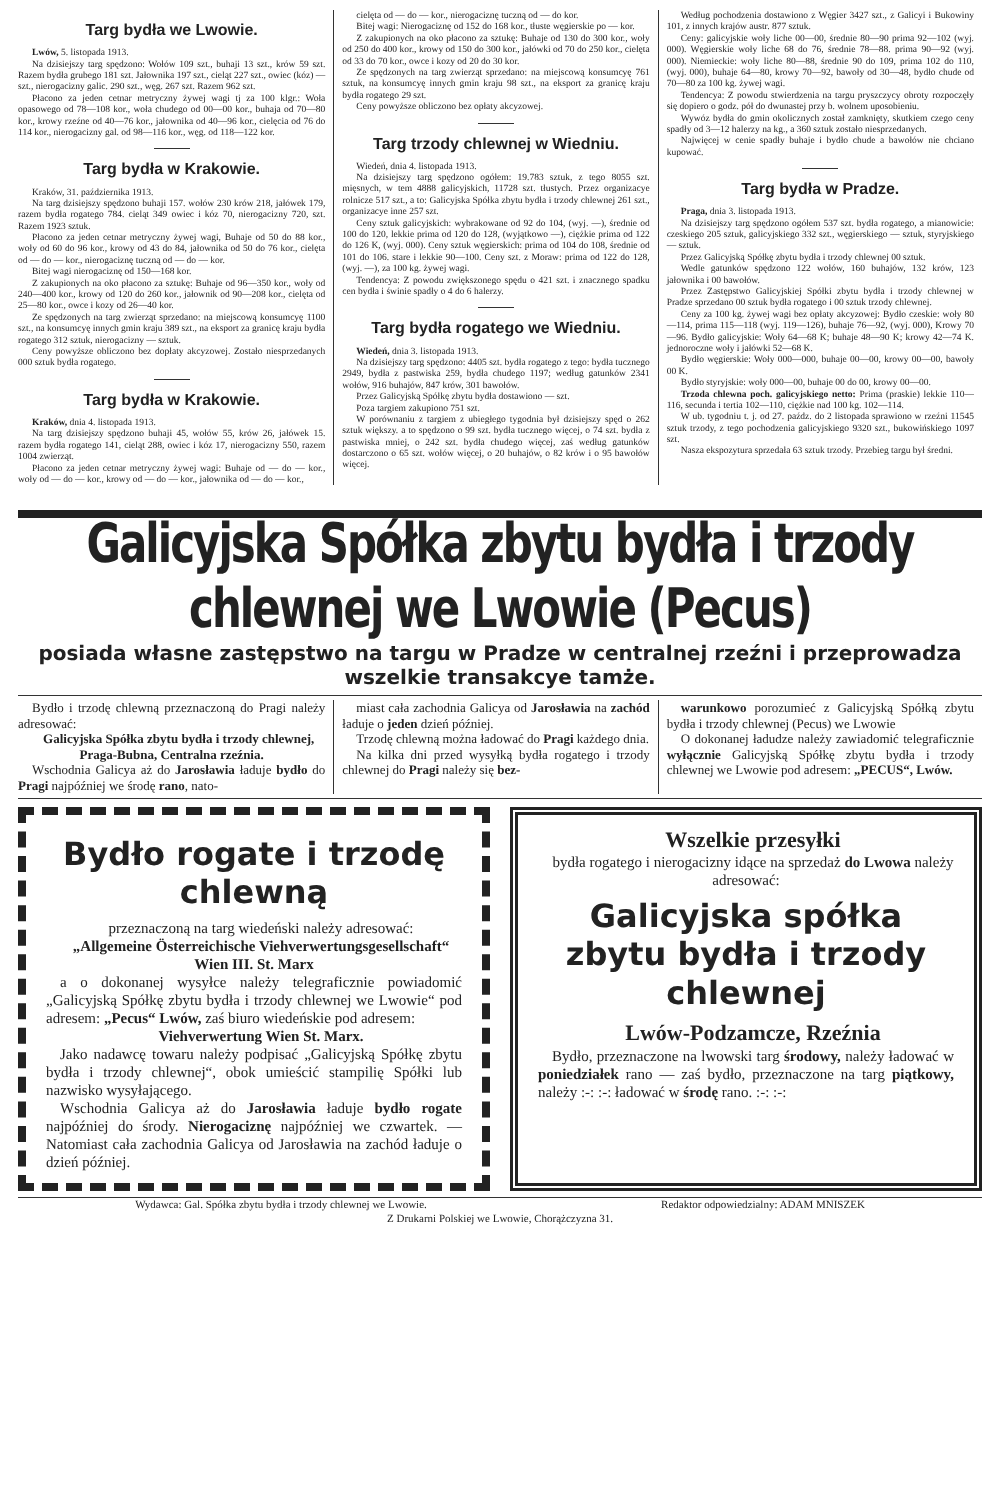Targ bydła we Lwowie.
Lwów, 5. listopada 1913.
Na dzisiejszy targ spędzono: Wołów 109 szt., buhaji 13 szt., krów 59 szt. Razem bydła grubego 181 szt. Jałownika 197 szt., cieląt 227 szt., owiec (kóz) — szt., nierogacizny galic. 290 szt., węg. 267 szt. Razem 962 szt.
Płacono za jeden cetnar metryczny żywej wagi tj za 100 klgr.: Woła opasowego od 78—108 kor., woła chudego od 00—00 kor., buhaja od 70—80 kor., krowy rzeźne od 40—76 kor., jałownika od 40—96 kor., cielęcia od 76 do 114 kor., nierogacizny gal. od 98—116 kor., węg. od 118—122 kor.
Targ bydła w Krakowie.
Kraków, 31. października 1913.
Na targ dzisiejszy spędzono buhaji 157. wołów 230 krów 218, jałówek 179, razem bydła rogatego 784. cieląt 349 owiec i kóz 70, nierogacizny 720, szt. Razem 1923 sztuk.
Płacono za jeden cetnar metryczny żywej wagi, Buhaje od 50 do 88 kor., woły od 60 do 96 kor., krowy od 43 do 84, jałownika od 50 do 76 kor., cielęta od — do — kor., nierogaciznę tuczną od — do — kor.
Bitej wagi nierogaciznę od 150—168 kor.
Z zakupionych na oko płacono za sztukę: Buhaje od 96—350 kor., woły od 240—400 kor., krowy od 120 do 260 kor., jałownik od 90—208 kor., cielęta od 25—80 kor., owce i kozy od 26—40 kor.
Ze spędzonych na targ zwierząt sprzedano: na miejscową konsumcyę 1100 szt., na konsumcyę innych gmin kraju 389 szt., na eksport za granicę kraju bydła rogatego 312 sztuk, nierogacizny — sztuk.
Ceny powyższe obliczono bez dopłaty akcyzowej. Zostało niesprzedanych 000 sztuk bydła rogatego.
Targ bydła w Krakowie.
Kraków, dnia 4. listopada 1913.
Na targ dzisiejszy spędzono buhaji 45, wołów 55, krów 26, jałówek 15. razem bydła rogatego 141, cieląt 288, owiec i kóz 17, nierogacizny 550, razem 1004 zwierząt.
Płacono za jeden cetnar metryczny żywej wagi: Buhaje od — do — kor., woły od — do — kor., krowy od — do — kor., jałownika od — do — kor.,
cielęta od — do — kor., nierogaciznę tuczną od — do kor.
Bitej wagi: Nierogaciznę od 152 do 168 kor., tłuste węgierskie po — kor.
Z zakupionych na oko płacono za sztukę: Buhaje od 130 do 300 kor., woły od 250 do 400 kor., krowy od 150 do 300 kor., jałówki od 70 do 250 kor., cielęta od 33 do 70 kor., owce i kozy od 20 do 30 kor.
Ze spędzonych na targ zwierząt sprzedano: na miejscową konsumcyę 761 sztuk, na konsumcyę innych gmin kraju 98 szt., na eksport za granicę kraju bydła rogatego 29 szt.
Ceny powyższe obliczono bez opłaty akcyzowej.
Targ trzody chlewnej w Wiedniu.
Wiedeń, dnia 4. listopada 1913.
Na dzisiejszy targ spędzono ogółem: 19.783 sztuk, z tego 8055 szt. mięsnych, w tem 4888 galicyjskich, 11728 szt. tłustych. Przez organizacye rolnicze 517 szt., a to: Galicyjska Spółka zbytu bydła i trzody chlewnej 261 szt., organizacye inne 257 szt.
Ceny sztuk galicyjskich: wybrakowane od 92 do 104, (wyj. —), średnie od 100 do 120, lekkie prima od 120 do 128, (wyjątkowo —), ciężkie prima od 122 do 126 K, (wyj. 000). Ceny sztuk węgierskich: prima od 104 do 108, średnie od 101 do 106. stare i lekkie 90—100. Ceny szt. z Moraw: prima od 122 do 128, (wyj. —), za 100 kg. żywej wagi.
Tendencya: Z powodu zwiększonego spędu o 421 szt. i znacznego spadku cen bydła i świnie spadły o 4 do 6 halerzy.
Targ bydła rogatego we Wiedniu.
Wiedeń, dnia 3. listopada 1913.
Na dzisiejszy targ spędzono: 4405 szt. bydła rogatego z tego: bydła tucznego 2949, bydła z pastwiska 259, bydła chudego 1197; według gatunków 2341 wołów, 916 buhajów, 847 krów, 301 bawołów.
Przez Galicyjską Spółkę zbytu bydła dostawiono — szt.
Poza targiem zakupiono 751 szt.
W porównaniu z targiem z ubiegłego tygodnia był dzisiejszy spęd o 262 sztuk większy. a to spędzono o 99 szt. bydła tucznego więcej, o 74 szt. bydła z pastwiska mniej, o 242 szt. bydła chudego więcej, zaś według gatunków dostarczono o 65 szt. wołów więcej, o 20 buhajów, o 82 krów i o 95 bawołów więcej.
Według pochodzenia dostawiono z Węgier 3427 szt., z Galicyi i Bukowiny 101, z innych krajów austr. 877 sztuk.
Ceny: galicyjskie woły liche 00—00, średnie 80—90 prima 92—102 (wyj. 000). Węgierskie woły liche 68 do 76, średnie 78—88. prima 90—92 (wyj. 000). Niemieckie: woły liche 80—88, średnie 90 do 109, prima 102 do 110, (wyj. 000), buhaje 64—80, krowy 70—92, bawoły od 30—48, bydło chude od 70—80 za 100 kg. żywej wagi.
Tendencya: Z powodu stwierdzenia na targu pryszczycy obroty rozpoczęły się dopiero o godz. pół do dwunastej przy b. wolnem uposobieniu.
Wywóz bydła do gmin okolicznych został zamknięty, skutkiem czego ceny spadły od 3—12 halerzy na kg., a 360 sztuk zostało niesprzedanych.
Najwięcej w cenie spadły buhaje i bydło chude a bawołów nie chciano kupować.
Targ bydła w Pradze.
Praga, dnia 3. listopada 1913.
Na dzisiejszy targ spędzono ogółem 537 szt. bydła rogatego, a mianowicie: czeskiego 205 sztuk, galicyjskiego 332 szt., węgierskiego — sztuk, styryjskiego — sztuk.
Przez Galicyjską Spółkę zbytu bydła i trzody chlewnej 00 sztuk.
Wedle gatunków spędzono 122 wołów, 160 buhajów, 132 krów, 123 jałownika i 00 bawołów.
Przez Zastępstwo Galicyjskiej Spółki zbytu bydła i trzody chlewnej w Pradze sprzedano 00 sztuk bydła rogatego i 00 sztuk trzody chlewnej.
Ceny za 100 kg. żywej wagi bez opłaty akcyzowej: Bydło czeskie: woły 80—114, prima 115—118 (wyj. 119—126), buhaje 76—92, (wyj. 000), Krowy 70—96. Bydło galicyjskie: Woły 64—68 K; buhaje 48—90 K; krowy 42—74 K. jednoroczne woły i jałówki 52—68 K.
Bydło węgierskie: Woły 000—000, buhaje 00—00, krowy 00—00, bawoły 00 K.
Bydło styryjskie: woły 000—00, buhaje 00 do 00, krowy 00—00.
Trzoda chlewna poch. galicyjskiego netto: Prima (praskie) lekkie 110—116, secunda i tertia 102—110, ciężkie nad 100 kg. 102—114.
W ub. tygodniu t. j. od 27. paźdz. do 2 listopada sprawiono w rzeźni 11545 sztuk trzody, z tego pochodzenia galicyjskiego 9320 szt., bukowińskiego 1097 szt.
Nasza ekspozytura sprzedała 63 sztuk trzody. Przebieg targu był średni.
Galicyjska Spółka zbytu bydła i trzody chlewnej we Lwowie (Pecus)
posiada własne zastępstwo na targu w Pradze w centralnej rzeźni i przeprowadza wszelkie transakcye tamże.
Bydło i trzodę chlewną przeznaczoną do Pragi należy adresować:
Galicyjska Spółka zbytu bydła i trzody chlewnej, Praga-Bubna, Centralna rzeźnia.
Wschodnia Galicya aż do Jarosławia ładuje bydło do Pragi najpóźniej we środę rano, nato-
miast cała zachodnia Galicya od Jarosławia na zachód ładuje o jeden dzień później.
Trzodę chlewną można ładować do Pragi każdego dnia.
Na kilka dni przed wysyłką bydła rogatego i trzody chlewnej do Pragi należy się bez-
warunkowo porozumieć z Galicyjską Spółką zbytu bydła i trzody chlewnej (Pecus) we Lwowie
O dokonanej ładudze należy zawiadomić telegraficznie wyłącznie Galicyjską Spółkę zbytu bydła i trzody chlewnej we Lwowie pod adresem: „PECUS“, Lwów.
Bydło rogate i trzodę chlewną
przeznaczoną na targ wiedeński należy adresować:
„Allgemeine Österreichische Viehverwertungsgesellschaft“ Wien III. St. Marx
a o dokonanej wysyłce należy telegraficznie powiadomić „Galicyjską Spółkę zbytu bydła i trzody chlewnej we Lwowie“ pod adresem: „Pecus“ Lwów, zaś biuro wiedeńskie pod adresem:
Viehverwertung Wien St. Marx.
Jako nadawcę towaru należy podpisać „Galicyjską Spółkę zbytu bydła i trzody chlewnej“, obok umieścić stampilię Spółki lub nazwisko wysyłającego.
Wschodnia Galicya aż do Jarosławia ładuje bydło rogate najpóźniej do środy. Nierogaciznę najpóźniej we czwartek. — Natomiast cała zachodnia Galicya od Jarosławia na zachód ładuje o dzień później.
Wszelkie przesyłki
bydła rogatego i nierogacizny idące na sprzedaż do Lwowa należy adresować:
Galicyjska spółka zbytu bydła i trzody chlewnej
Lwów-Podzamcze, Rzeźnia
Bydło, przeznaczone na lwowski targ środowy, należy ładować w poniedziałek rano — zaś bydło, przeznaczone na targ piątkowy, należy :-: :-: ładować w środę rano. :-: :-:
Wydawca: Gal. Spółka zbytu bydła i trzody chlewnej we Lwowie. Redaktor odpowiedzialny: ADAM MNISZEK
Z Drukarni Polskiej we Lwowie, Chorążczyzna 31.